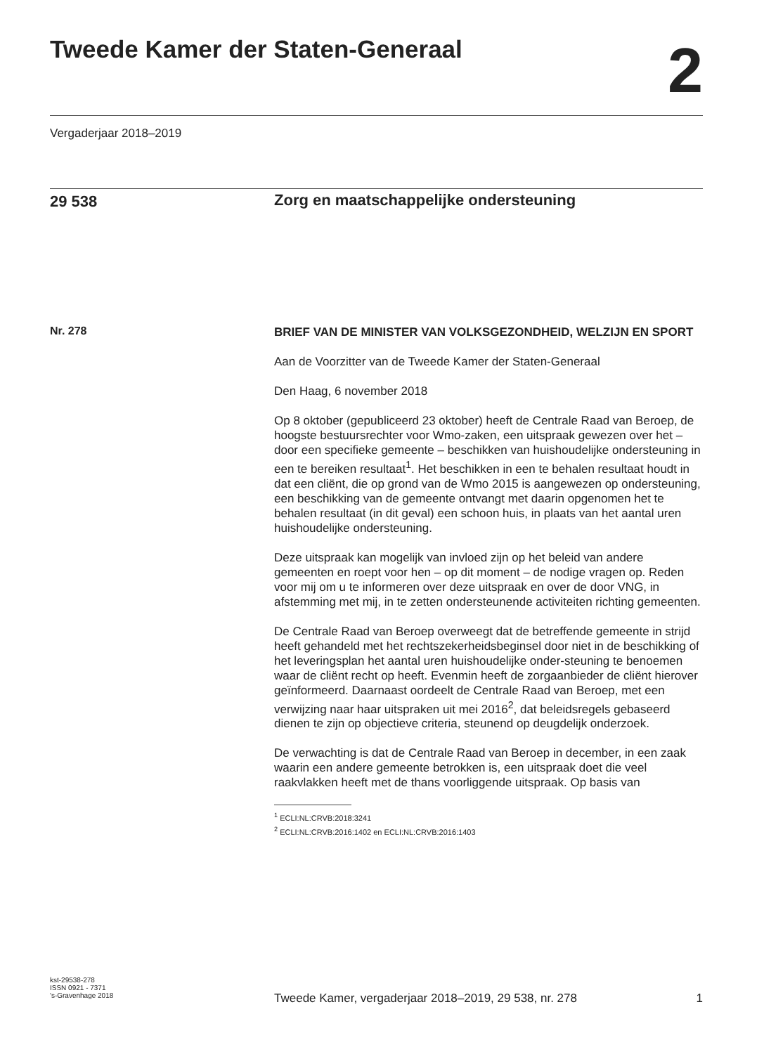Tweede Kamer der Staten-Generaal
2
Vergaderjaar 2018–2019
29 538 Zorg en maatschappelijke ondersteuning
Nr. 278
BRIEF VAN DE MINISTER VAN VOLKSGEZONDHEID, WELZIJN EN SPORT
Aan de Voorzitter van de Tweede Kamer der Staten-Generaal
Den Haag, 6 november 2018
Op 8 oktober (gepubliceerd 23 oktober) heeft de Centrale Raad van Beroep, de hoogste bestuursrechter voor Wmo-zaken, een uitspraak gewezen over het – door een specifieke gemeente – beschikken van huishoudelijke ondersteuning in een te bereiken resultaat<sup>1</sup>. Het beschikken in een te behalen resultaat houdt in dat een cliënt, die op grond van de Wmo 2015 is aangewezen op ondersteuning, een beschikking van de gemeente ontvangt met daarin opgenomen het te behalen resultaat (in dit geval) een schoon huis, in plaats van het aantal uren huishoudelijke ondersteuning.
Deze uitspraak kan mogelijk van invloed zijn op het beleid van andere gemeenten en roept voor hen – op dit moment – de nodige vragen op. Reden voor mij om u te informeren over deze uitspraak en over de door VNG, in afstemming met mij, in te zetten ondersteunende activiteiten richting gemeenten.
De Centrale Raad van Beroep overweegt dat de betreffende gemeente in strijd heeft gehandeld met het rechtszekerheidsbeginsel door niet in de beschikking of het leveringsplan het aantal uren huishoudelijke onder-steuning te benoemen waar de cliënt recht op heeft. Evenmin heeft de zorgaanbieder de cliënt hierover geïnformeerd. Daarnaast oordeelt de Centrale Raad van Beroep, met een verwijzing naar haar uitspraken uit mei 2016<sup>2</sup>, dat beleidsregels gebaseerd dienen te zijn op objectieve criteria, steunend op deugdelijk onderzoek.
De verwachting is dat de Centrale Raad van Beroep in december, in een zaak waarin een andere gemeente betrokken is, een uitspraak doet die veel raakvlakken heeft met de thans voorliggende uitspraak. Op basis van
<sup>1</sup> ECLI:NL:CRVB:2018:3241
<sup>2</sup> ECLI:NL:CRVB:2016:1402 en ECLI:NL:CRVB:2016:1403
kst-29538-278
ISSN 0921 - 7371
's-Gravenhage 2018
Tweede Kamer, vergaderjaar 2018–2019, 29 538, nr. 278 1